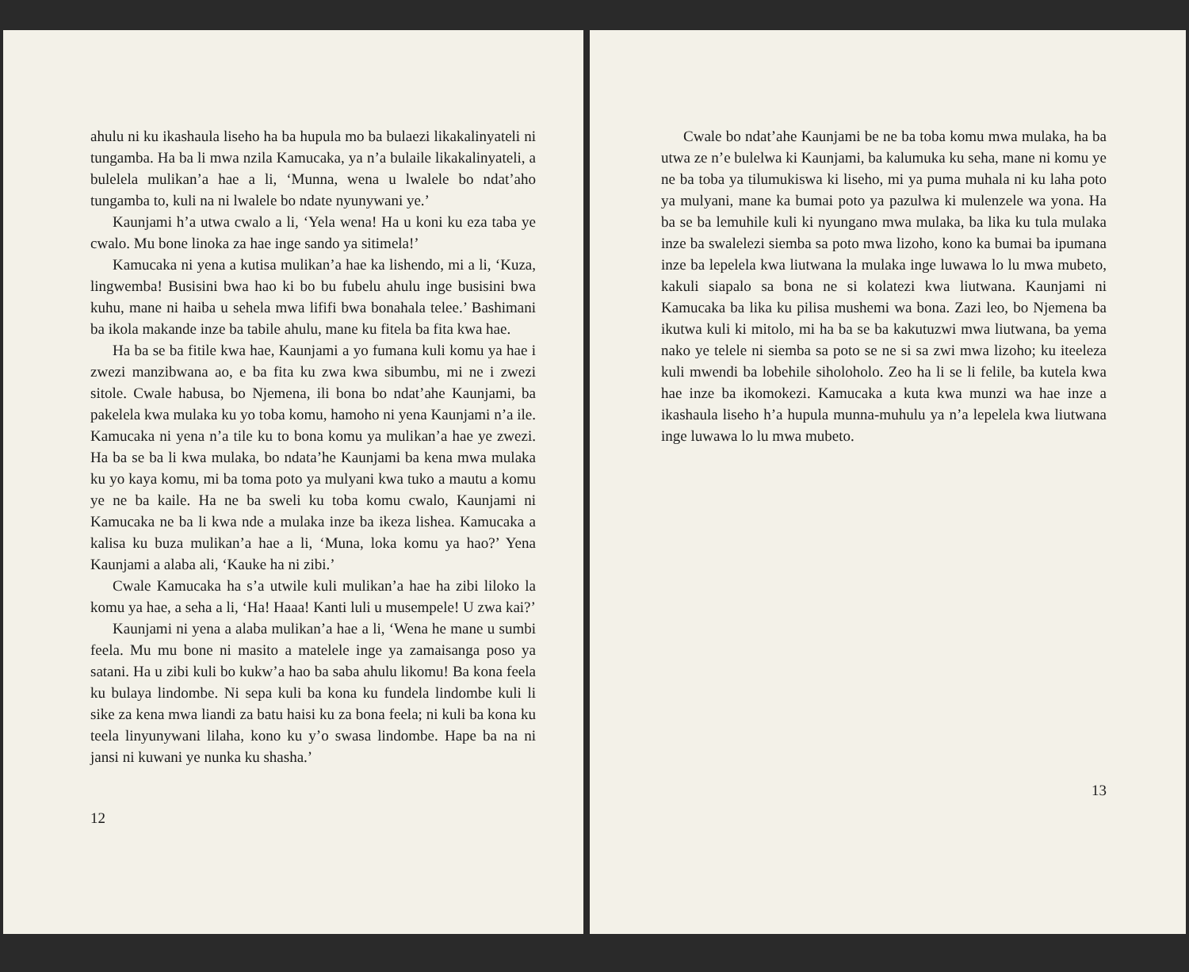ahulu ni ku ikashaula liseho ha ba hupula mo ba bulaezi likakalinyateli ni tungamba. Ha ba li mwa nzila Kamucaka, ya n’a bulaile likakalinyateli, a bulelela mulikan’a hae a li, ‘Munna, wena u lwalele bo ndat’aho tungamba to, kuli na ni lwalele bo ndate nyunywani ye.’
Kaunjami h’a utwa cwalo a li, ‘Yela wena! Ha u koni ku eza taba ye cwalo. Mu bone linoka za hae inge sando ya sitimela!’
Kamucaka ni yena a kutisa mulikan’a hae ka lishendo, mi a li, ‘Kuza, lingwemba! Busisini bwa hao ki bo bu fubelu ahulu inge busisini bwa kuhu, mane ni haiba u sehela mwa lififi bwa bonahala telee.’ Bashimani ba ikola makande inze ba tabile ahulu, mane ku fitela ba fita kwa hae.
Ha ba se ba fitile kwa hae, Kaunjami a yo fumana kuli komu ya hae i zwezi manzibwana ao, e ba fita ku zwa kwa sibumbu, mi ne i zwezi sitole. Cwale habusa, bo Njemena, ili bona bo ndat’ahe Kaunjami, ba pakelela kwa mulaka ku yo toba komu, hamoho ni yena Kaunjami n’a ile. Kamucaka ni yena n’a tile ku to bona komu ya mulikan’a hae ye zwezi. Ha ba se ba li kwa mulaka, bo ndata’he Kaunjami ba kena mwa mulaka ku yo kaya komu, mi ba toma poto ya mulyani kwa tuko a mautu a komu ye ne ba kaile. Ha ne ba sweli ku toba komu cwalo, Kaunjami ni Kamucaka ne ba li kwa nde a mulaka inze ba ikeza lishea. Kamucaka a kalisa ku buza mulikan’a hae a li, ‘Muna, loka komu ya hao?’ Yena Kaunjami a alaba ali, ‘Kauke ha ni zibi.’
Cwale Kamucaka ha s’a utwile kuli mulikan’a hae ha zibi liloko la komu ya hae, a seha a li, ‘Ha! Haaa! Kanti luli u musempele! U zwa kai?’
Kaunjami ni yena a alaba mulikan’a hae a li, ‘Wena he mane u sumbi feela. Mu mu bone ni masito a matelele inge ya zamaisanga poso ya satani. Ha u zibi kuli bo kukw’a hao ba saba ahulu likomu! Ba kona feela ku bulaya lindombe. Ni sepa kuli ba kona ku fundela lindombe kuli li sike za kena mwa liandi za batu haisi ku za bona feela; ni kuli ba kona ku teela linyunywani lilaha, kono ku y’o swasa lindombe. Hape ba na ni jansi ni kuwani ye nunka ku shasha.’
12
Cwale bo ndat’ahe Kaunjami be ne ba toba komu mwa mulaka, ha ba utwa ze n’e bulelwa ki Kaunjami, ba kalumuka ku seha, mane ni komu ye ne ba toba ya tilumukiswa ki liseho, mi ya puma muhala ni ku laha poto ya mulyani, mane ka bumai poto ya pazulwa ki mulenzele wa yona. Ha ba se ba lemuhile kuli ki nyungano mwa mulaka, ba lika ku tula mulaka inze ba swalelezi siemba sa poto mwa lizoho, kono ka bumai ba ipumana inze ba lepelela kwa liutwana la mulaka inge luwawa lo lu mwa mubeto, kakuli siapalo sa bona ne si kolatezi kwa liutwana. Kaunjami ni Kamucaka ba lika ku pilisa mushemi wa bona. Zazi leo, bo Njemena ba ikutwa kuli ki mitolo, mi ha ba se ba kakutuzwi mwa liutwana, ba yema nako ye telele ni siemba sa poto se ne si sa zwi mwa lizoho; ku iteeleza kuli mwendi ba lobehile siholoholo. Zeo ha li se li felile, ba kutela kwa hae inze ba ikomokezi. Kamucaka a kuta kwa munzi wa hae inze a ikashaula liseho h’a hupula munna-muhulu ya n’a lepelela kwa liutwana inge luwawa lo lu mwa mubeto.
13